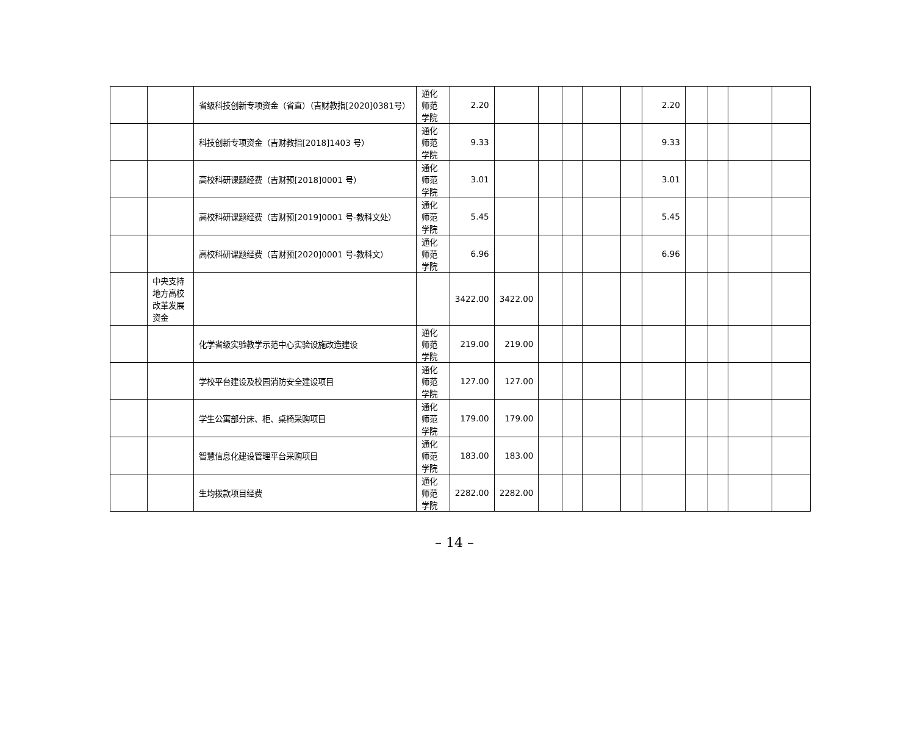| | | 省级科技创新专项资金（省直）（吉财教指[2020]0381号） | 通化师范学院 | 2.20 | | | | | | 2.20 | | | | |
| | | 科技创新专项资金（吉财教指[2018]1403 号） | 通化师范学院 | 9.33 | | | | | | 9.33 | | | | |
| | | 高校科研课题经费（吉财预[2018]0001 号） | 通化师范学院 | 3.01 | | | | | | 3.01 | | | | |
| | | 高校科研课题经费（吉财预[2019]0001 号-教科文处） | 通化师范学院 | 5.45 | | | | | | 5.45 | | | | |
| | | 高校科研课题经费（吉财预[2020]0001 号-教科文） | 通化师范学院 | 6.96 | | | | | | 6.96 | | | | |
| | 中央支持地方高校改革发展资金 | | | 3422.00 | 3422.00 | | | | | | | | | |
| | | 化学省级实验教学示范中心实验设施改造建设 | 通化师范学院 | 219.00 | 219.00 | | | | | | | | | |
| | | 学校平台建设及校园消防安全建设项目 | 通化师范学院 | 127.00 | 127.00 | | | | | | | | | |
| | | 学生公寓部分床、柜、桌椅采购项目 | 通化师范学院 | 179.00 | 179.00 | | | | | | | | | |
| | | 智慧信息化建设管理平台采购项目 | 通化师范学院 | 183.00 | 183.00 | | | | | | | | | |
| | | 生均拨款项目经费 | 通化师范学院 | 2282.00 | 2282.00 | | | | | | | | | |
– 14 –